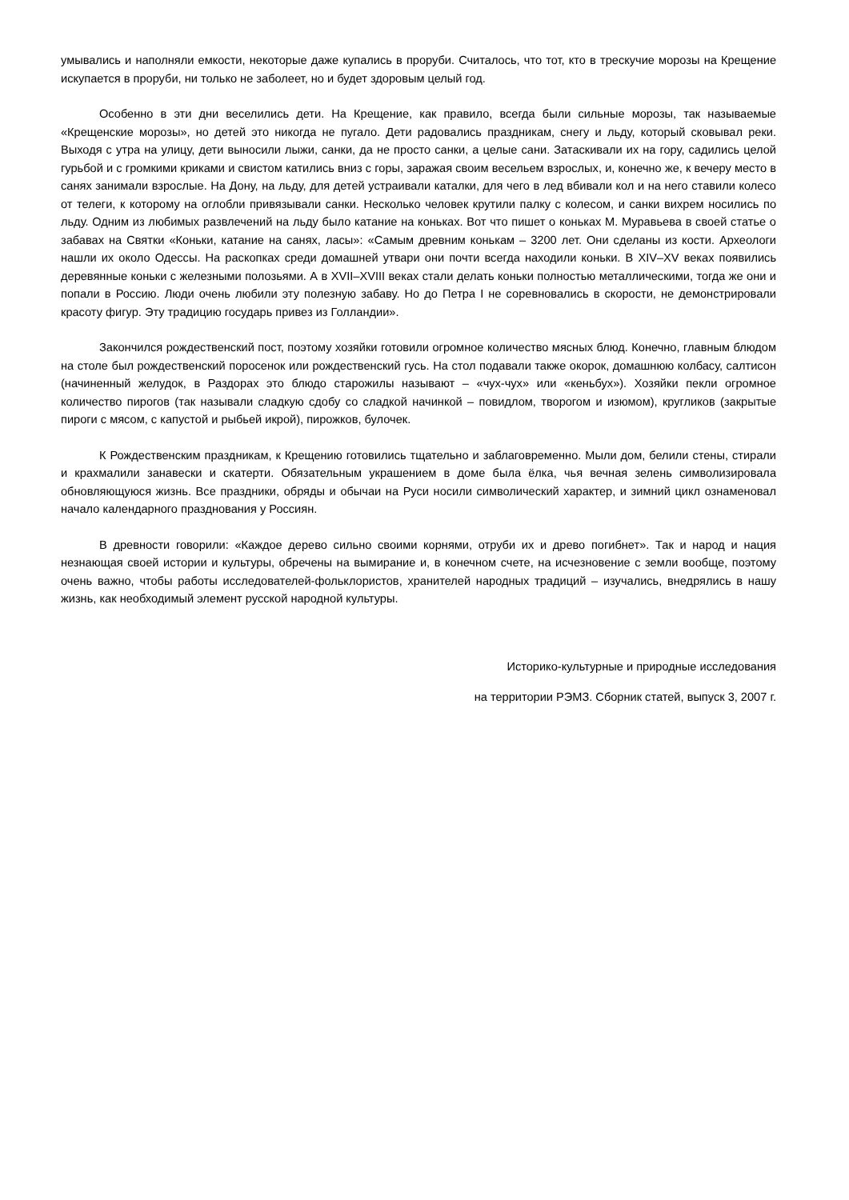умывались и наполняли емкости, некоторые даже купались в проруби. Считалось, что тот, кто в трескучие морозы на Крещение искупается в проруби, ни только не заболеет, но и будет здоровым целый год.
Особенно в эти дни веселились дети. На Крещение, как правило, всегда были сильные морозы, так называемые «Крещенские морозы», но детей это никогда не пугало. Дети радовались праздникам, снегу и льду, который сковывал реки. Выходя с утра на улицу, дети выносили лыжи, санки, да не просто санки, а целые сани. Затаскивали их на гору, садились целой гурьбой и с громкими криками и свистом катились вниз с горы, заражая своим весельем взрослых, и, конечно же, к вечеру место в санях занимали взрослые. На Дону, на льду, для детей устраивали каталки, для чего в лед вбивали кол и на него ставили колесо от телеги, к которому на оглобли привязывали санки. Несколько человек крутили палку с колесом, и санки вихрем носились по льду. Одним из любимых развлечений на льду было катание на коньках. Вот что пишет о коньках М. Муравьева в своей статье о забавах на Святки «Коньки, катание на санях, ласы»: «Самым древним конькам – 3200 лет. Они сделаны из кости. Археологи нашли их около Одессы. На раскопках среди домашней утвари они почти всегда находили коньки. В XIV–XV веках появились деревянные коньки с железными полозьями. А в XVII–XVIII веках стали делать коньки полностью металлическими, тогда же они и попали в Россию. Люди очень любили эту полезную забаву. Но до Петра I не соревновались в скорости, не демонстрировали красоту фигур. Эту традицию государь привез из Голландии».
Закончился рождественский пост, поэтому хозяйки готовили огромное количество мясных блюд. Конечно, главным блюдом на столе был рождественский поросенок или рождественский гусь. На стол подавали также окорок, домашнюю колбасу, салтисон (начиненный желудок, в Раздорах это блюдо старожилы называют – «чух-чух» или «кеньбух»). Хозяйки пекли огромное количество пирогов (так называли сладкую сдобу со сладкой начинкой – повидлом, творогом и изюмом), кругликов (закрытые пироги с мясом, с капустой и рыбьей икрой), пирожков, булочек.
К Рождественским праздникам, к Крещению готовились тщательно и заблаговременно. Мыли дом, белили стены, стирали и крахмалили занавески и скатерти. Обязательным украшением в доме была ёлка, чья вечная зелень символизировала обновляющуюся жизнь. Все праздники, обряды и обычаи на Руси носили символический характер, и зимний цикл ознаменовал начало календарного празднования у Россиян.
В древности говорили: «Каждое дерево сильно своими корнями, отруби их и древо погибнет». Так и народ и нация незнающая своей истории и культуры, обречены на вымирание и, в конечном счете, на исчезновение с земли вообще, поэтому очень важно, чтобы работы исследователей-фольклористов, хранителей народных традиций – изучались, внедрялись в нашу жизнь, как необходимый элемент русской народной культуры.
Историко-культурные и природные исследования
на территории РЭМЗ. Сборник статей, выпуск 3, 2007 г.